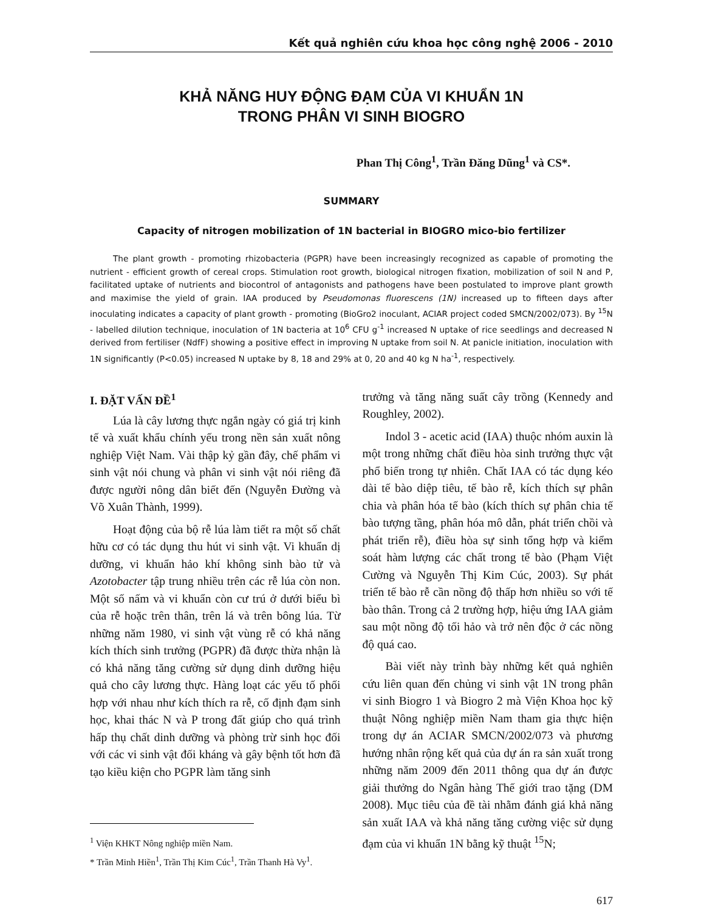Kết quả nghiên cứu khoa học công nghệ 2006 - 2010
KHẢ NĂNG HUY ĐỘNG ĐẠM CỦA VI KHUẨN 1N
TRONG PHÂN VI SINH BIOGRO
Phan Thị Công<sup>1</sup>, Trần Đăng Dũng<sup>1</sup> và CS*.
SUMMARY
Capacity of nitrogen mobilization of 1N bacterial in BIOGRO mico-bio fertilizer
The plant growth - promoting rhizobacteria (PGPR) have been increasingly recognized as capable of promoting the nutrient - efficient growth of cereal crops. Stimulation root growth, biological nitrogen fixation, mobilization of soil N and P, facilitated uptake of nutrients and biocontrol of antagonists and pathogens have been postulated to improve plant growth and maximise the yield of grain. IAA produced by Pseudomonas fluorescens (1N) increased up to fifteen days after inoculating indicates a capacity of plant growth - promoting (BioGro2 inoculant, ACIAR project coded SMCN/2002/073). By <sup>15</sup>N - labelled dilution technique, inoculation of 1N bacteria at 10<sup>6</sup> CFU g<sup>-1</sup> increased N uptake of rice seedlings and decreased N derived from fertiliser (NdfF) showing a positive effect in improving N uptake from soil N. At panicle initiation, inoculation with 1N significantly (P<0.05) increased N uptake by 8, 18 and 29% at 0, 20 and 40 kg N ha<sup>-1</sup>, respectively.
I. ĐẶT VẤN ĐỀ<sup>1</sup>
Lúa là cây lương thực ngắn ngày có giá trị kinh tế và xuất khẩu chính yếu trong nền sản xuất nông nghiệp Việt Nam. Vài thập kỷ gần đây, chế phẩm vi sinh vật nói chung và phân vi sinh vật nói riêng đã được người nông dân biết đến (Nguyễn Đường và Võ Xuân Thành, 1999).
Hoạt động của bộ rễ lúa làm tiết ra một số chất hữu cơ có tác dụng thu hút vi sinh vật. Vi khuẩn dị dưỡng, vi khuẩn hảo khí không sinh bào tử và Azotobacter tập trung nhiều trên các rễ lúa còn non. Một số nấm và vi khuẩn còn cư trú ở dưới biểu bì của rễ hoặc trên thân, trên lá và trên bông lúa. Từ những năm 1980, vi sinh vật vùng rễ có khả năng kích thích sinh trưởng (PGPR) đã được thừa nhận là có khả năng tăng cường sử dụng dinh dưỡng hiệu quả cho cây lương thực. Hàng loạt các yếu tố phối hợp với nhau như kích thích ra rễ, cố định đạm sinh học, khai thác N và P trong đất giúp cho quá trình hấp thụ chất dinh dưỡng và phòng trừ sinh học đối với các vi sinh vật đối kháng và gây bệnh tốt hơn đã tạo kiều kiện cho PGPR làm tăng sinh
<sup>1</sup> Viện KHKT Nông nghiệp miền Nam.
* Trần Minh Hiền<sup>1</sup>, Trần Thị Kim Cúc<sup>1</sup>, Trần Thanh Hà Vy<sup>1</sup>.
trưởng và tăng năng suất cây trồng (Kennedy and Roughley, 2002).
Indol 3 - acetic acid (IAA) thuộc nhóm auxin là một trong những chất điều hòa sinh trưởng thực vật phổ biến trong tự nhiên. Chất IAA có tác dụng kéo dài tế bào diệp tiêu, tế bào rễ, kích thích sự phân chia và phân hóa tế bào (kích thích sự phân chia tế bào tượng tầng, phân hóa mô dẫn, phát triển chồi và phát triển rễ), điều hòa sự sinh tổng hợp và kiểm soát hàm lượng các chất trong tế bào (Phạm Việt Cường và Nguyễn Thị Kim Cúc, 2003). Sự phát triển tế bào rễ cần nồng độ thấp hơn nhiều so với tế bào thân. Trong cả 2 trường hợp, hiệu ứng IAA giảm sau một nồng độ tối hảo và trở nên độc ở các nồng độ quá cao.
Bài viết này trình bày những kết quả nghiên cứu liên quan đến chủng vi sinh vật 1N trong phân vi sinh Biogro 1 và Biogro 2 mà Viện Khoa học kỹ thuật Nông nghiệp miền Nam tham gia thực hiện trong dự án ACIAR SMCN/2002/073 và phương hướng nhân rộng kết quả của dự án ra sản xuất trong những năm 2009 đến 2011 thông qua dự án được giải thưởng do Ngân hàng Thế giới trao tặng (DM 2008). Mục tiêu của đề tài nhằm đánh giá khả năng sản xuất IAA và khả năng tăng cường việc sử dụng đạm của vi khuẩn 1N bằng kỹ thuật <sup>15</sup>N;
617